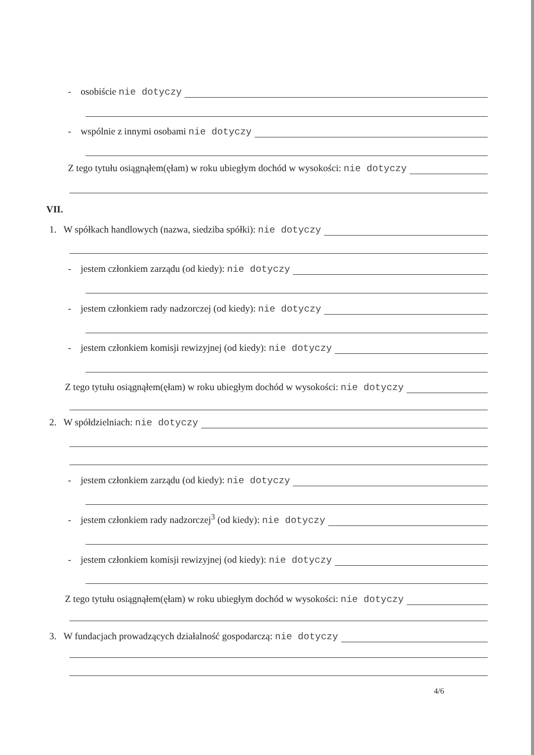- osobiście nie dotyczy
- wspólnie z innymi osobami nie dotyczy
Z tego tytułu osiągnąłem(ęłam) w roku ubiegłym dochód w wysokości: nie dotyczy
VII.
1. W spółkach handlowych (nazwa, siedziba spółki): nie dotyczy
- jestem członkiem zarządu (od kiedy): nie dotyczy
- jestem członkiem rady nadzorczej (od kiedy): nie dotyczy
- jestem członkiem komisji rewizyjnej (od kiedy): nie dotyczy
Z tego tytułu osiągnąłem(ęłam) w roku ubiegłym dochód w wysokości: nie dotyczy
2. W spółdzielniach: nie dotyczy
- jestem członkiem zarządu (od kiedy): nie dotyczy
- jestem członkiem rady nadzorczej<sup>3</sup> (od kiedy): nie dotyczy
- jestem członkiem komisji rewizyjnej (od kiedy): nie dotyczy
Z tego tytułu osiągnąłem(ęłam) w roku ubiegłym dochód w wysokości: nie dotyczy
3. W fundacjach prowadzących działalność gospodarczą: nie dotyczy
4/6